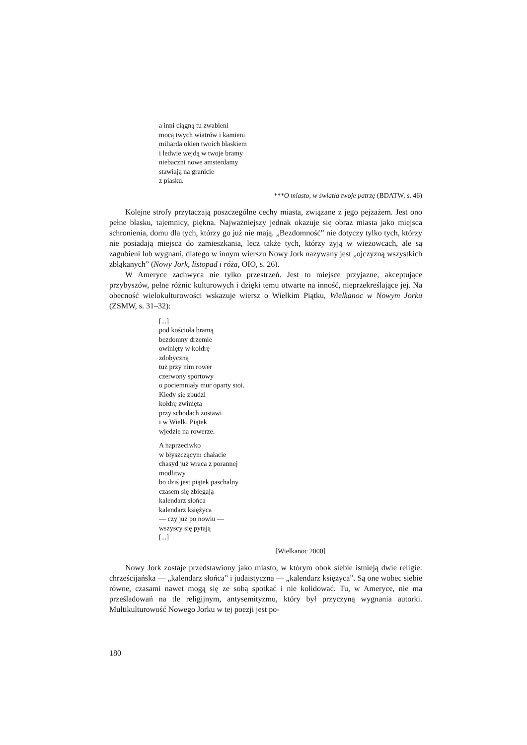a inni ciągną tu zwabieni
mocą twych wiatrów i kamieni
miliarda okien twoich blaskiem
i ledwie wejdą w twoje bramy
niebaczni nowe amsterdamy
stawiają na granicie
z piasku.
***O miasto, w światła twoje patrzę (BDATW, s. 46)
Kolejne strofy przytaczają poszczególne cechy miasta, związane z jego pejzażem. Jest ono pełne blasku, tajemnicy, piękna. Najważniejszy jednak okazuje się obraz miasta jako miejsca schronienia, domu dla tych, którzy go już nie mają. „Bezdomność” nie dotyczy tylko tych, którzy nie posiadają miejsca do zamieszkania, lecz także tych, którzy żyją w wieżowcach, ale są zagubieni lub wygnani, dlatego w innym wierszu Nowy Jork nazywany jest „ojczyzną wszystkich zbłąkanych” (Nowy Jork, listopad i róża, OIO, s. 26).
W Ameryce zachwyca nie tylko przestrzeń. Jest to miejsce przyjazne, akceptujące przybyszów, pełne różnic kulturowych i dzięki temu otwarte na inność, nieprzekreślające jej. Na obecność wielokulturowości wskazuje wiersz o Wielkim Piątku, Wielkanoc w Nowym Jorku (ZSMW, s. 31–32):
[...]
pod kościoła bramą
bezdomny drzemie
owinięty w kołdrę
zdobyczną
tuż przy nim rower
czerwony sportowy
o pociemniały mur oparty stoi.
Kiedy się zbudzi
kołdrę zwiniętą
przy schodach zostawi
i w Wielki Piątek
wjedzie na rowerze.
A naprzeciwko
w błyszczącym chałacie
chasyd już wraca z porannej
modlitwy
bo dziś jest piątek paschalny
czasem się zbiegają
kalendarz słońca
kalendarz księżyca
— czy już po nowiu —
wszyscy się pytają
[...]
[Wielkanoc 2000]
Nowy Jork zostaje przedstawiony jako miasto, w którym obok siebie istnieją dwie religie: chrześcijańska — „kalendarz słońca” i judaistyczna — „kalendarz księżyca”. Są one wobec siebie równe, czasami nawet mogą się ze sobą spotkać i nie kolidować. Tu, w Ameryce, nie ma prześladowań na tle religijnym, antysemityzmu, który był przyczyną wygnania autorki. Multikulturowość Nowego Jorku w tej poezji jest po-
180